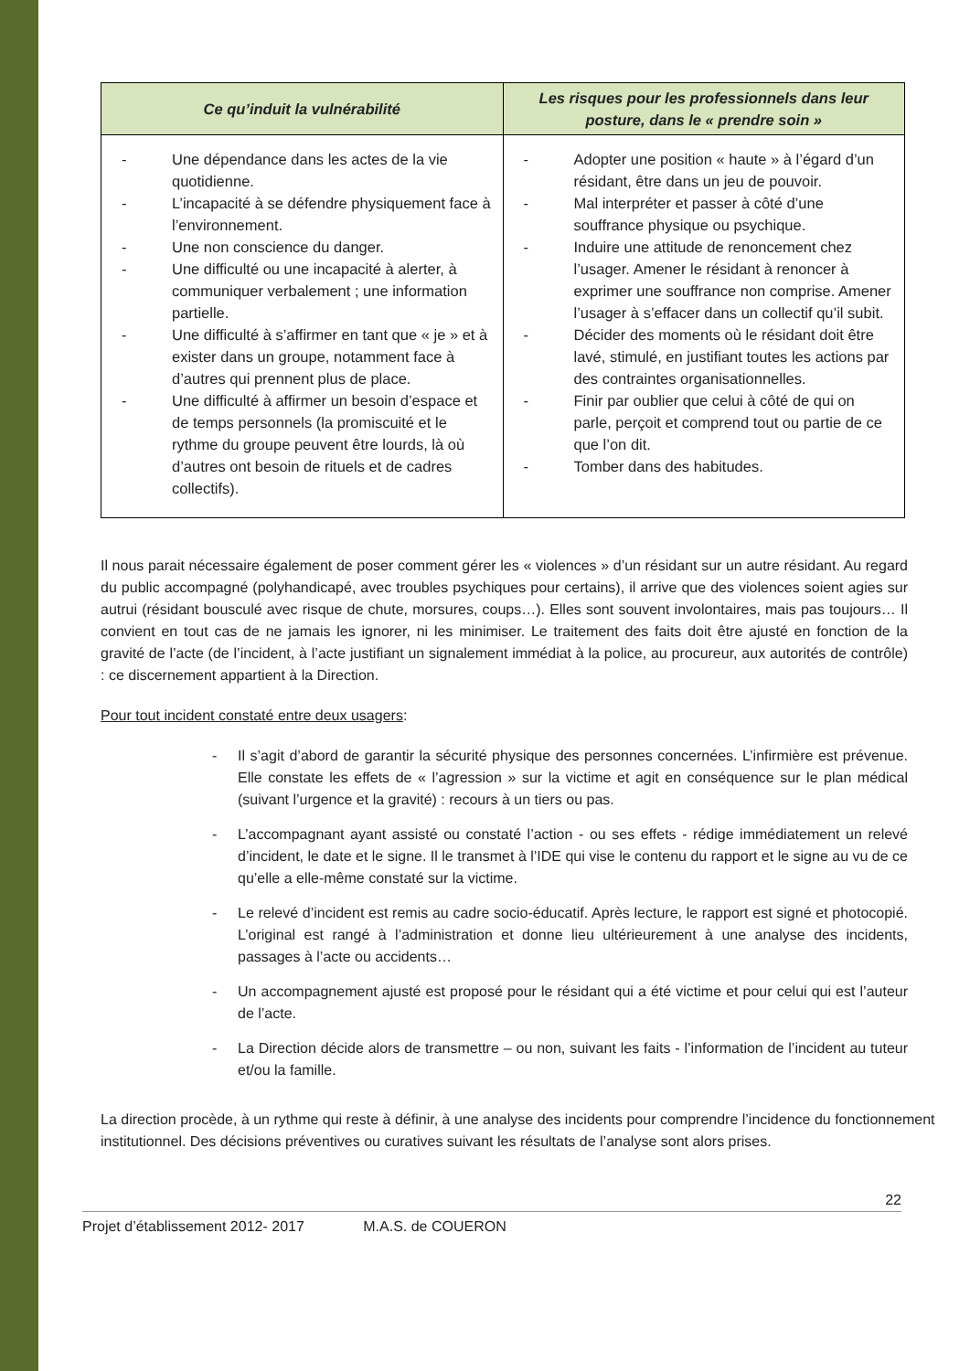| Ce qu’induit la vulnérabilité | Les risques pour les professionnels dans leur posture, dans le « prendre soin » |
| --- | --- |
| - Une dépendance dans les actes de la vie quotidienne. - L’incapacité à se défendre physiquement face à l’environnement. - Une non conscience du danger. - Une difficulté ou une incapacité à alerter, à communiquer verbalement ; une information partielle. - Une difficulté à s’affirmer en tant que « je » et à exister dans un groupe, notamment face à d’autres qui prennent plus de place. - Une difficulté à affirmer un besoin d’espace et de temps personnels (la promiscuité et le rythme du groupe peuvent être lourds, là où d’autres ont besoin de rituels et de cadres collectifs). | - Adopter une position « haute » à l’égard d’un résidant, être dans un jeu de pouvoir. - Mal interpréter et passer à côté d’une souffrance physique ou psychique. - Induire une attitude de renoncement chez l’usager. Amener le résidant à renoncer à exprimer une souffrance non comprise. Amener l’usager à s’effacer dans un collectif qu’il subit. - Décider des moments où le résidant doit être lavé, stimulé, en justifiant toutes les actions par des contraintes organisationnelles. - Finir par oublier que celui à côté de qui on parle, perçoit et comprend tout ou partie de ce que l’on dit. - Tomber dans des habitudes. |
Il nous parait nécessaire également de poser comment gérer les « violences » d’un résidant sur un autre résidant. Au regard du public accompagné (polyhandicapé, avec troubles psychiques pour certains), il arrive que des violences soient agies sur autrui (résidant bousculé avec risque de chute, morsures, coups…). Elles sont souvent involontaires, mais pas toujours… Il convient en tout cas de ne jamais les ignorer, ni les minimiser. Le traitement des faits doit être ajusté en fonction de la gravité de l’acte (de l’incident, à l’acte justifiant un signalement immédiat à la police, au procureur, aux autorités de contrôle) : ce discernement appartient à la Direction.
Pour tout incident constaté entre deux usagers:
- Il s’agit d’abord de garantir la sécurité physique des personnes concernées. L’infirmière est prévenue. Elle constate les effets de « l’agression » sur la victime et agit en conséquence sur le plan médical (suivant l’urgence et la gravité) : recours à un tiers ou pas.
- L’accompagnant ayant assisté ou constaté l’action - ou ses effets - rédige immédiatement un relevé d’incident, le date et le signe. Il le transmet à l’IDE qui vise le contenu du rapport et le signe au vu de ce qu’elle a elle-même constaté sur la victime.
- Le relevé d’incident est remis au cadre socio-éducatif. Après lecture, le rapport est signé et photocopié. L’original est rangé à l’administration et donne lieu ultérieurement à une analyse des incidents, passages à l’acte ou accidents…
- Un accompagnement ajusté est proposé pour le résidant qui a été victime et pour celui qui est l’auteur de l’acte.
- La Direction décide alors de transmettre – ou non, suivant les faits - l’information de l’incident au tuteur et/ou la famille.
La direction procède, à un rythme qui reste à définir, à une analyse des incidents pour comprendre l’incidence du fonctionnement institutionnel. Des décisions préventives ou curatives suivant les résultats de l’analyse sont alors prises.
22
Projet d’établissement 2012- 2017 M.A.S. de COUERON